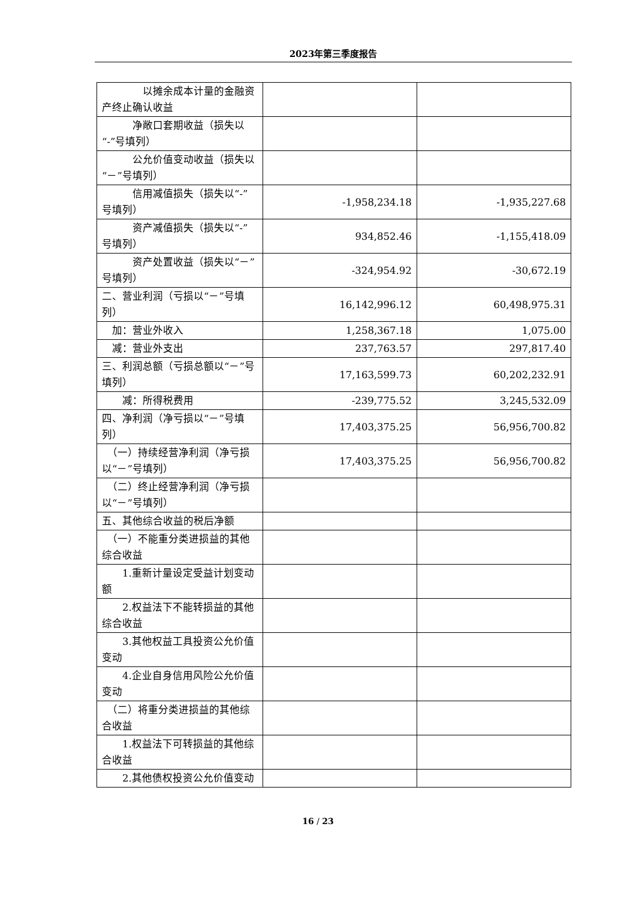2023年第三季度报告
| 以摊余成本计量的金融资产终止确认收益 | | |
| 净敞口套期收益（损失以“-”号填列） | | |
| 公允价值变动收益（损失以“－”号填列） | | |
| 信用减值损失（损失以“-”号填列） | -1,958,234.18 | -1,935,227.68 |
| 资产减值损失（损失以“-”号填列） | 934,852.46 | -1,155,418.09 |
| 资产处置收益（损失以“－”号填列） | -324,954.92 | -30,672.19 |
| 二、营业利润（亏损以“－”号填列） | 16,142,996.12 | 60,498,975.31 |
| 加：营业外收入 | 1,258,367.18 | 1,075.00 |
| 减：营业外支出 | 237,763.57 | 297,817.40 |
| 三、利润总额（亏损总额以“－”号填列） | 17,163,599.73 | 60,202,232.91 |
| 减：所得税费用 | -239,775.52 | 3,245,532.09 |
| 四、净利润（净亏损以“－”号填列） | 17,403,375.25 | 56,956,700.82 |
| （一）持续经营净利润（净亏损以“－”号填列） | 17,403,375.25 | 56,956,700.82 |
| （二）终止经营净利润（净亏损以“－”号填列） | | |
| 五、其他综合收益的税后净额 | | |
| （一）不能重分类进损益的其他综合收益 | | |
| 1.重新计量设定受益计划变动额 | | |
| 2.权益法下不能转损益的其他综合收益 | | |
| 3.其他权益工具投资公允价值变动 | | |
| 4.企业自身信用风险公允价值变动 | | |
| （二）将重分类进损益的其他综合收益 | | |
| 1.权益法下可转损益的其他综合收益 | | |
| 2.其他债权投资公允价值变动 | | |
16 / 23